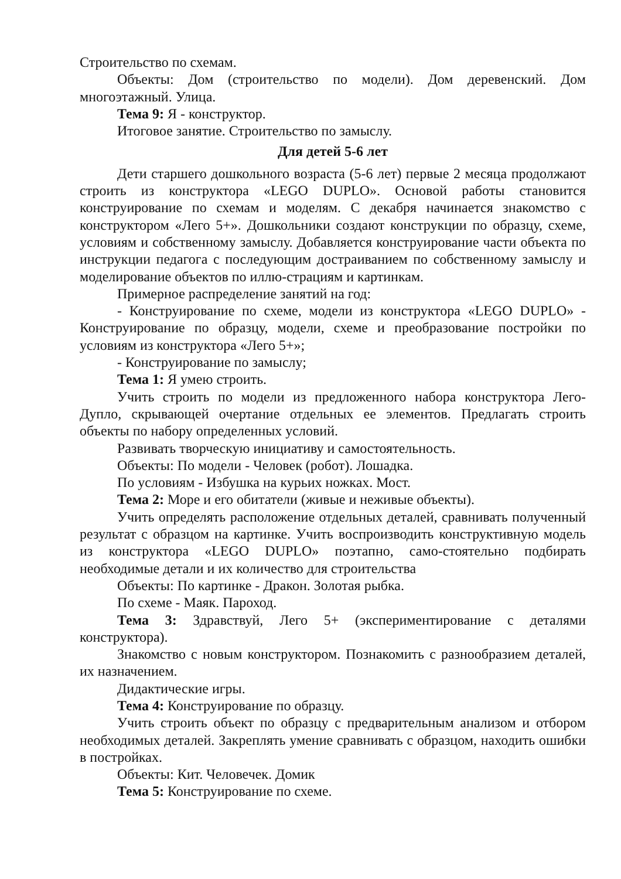Строительство по схемам.
Объекты: Дом (строительство по модели). Дом деревенский. Дом многоэтажный. Улица.
Тема 9: Я - конструктор.
Итоговое занятие. Строительство по замыслу.
Для детей 5-6 лет
Дети старшего дошкольного возраста (5-6 лет) первые 2 месяца продолжают строить из конструктора «LEGO DUPLO». Основой работы становится конструирование по схемам и моделям. С декабря начинается знакомство с конструктором «Лего 5+». Дошкольники создают конструкции по образцу, схеме, условиям и собственному замыслу. Добавляется конструирование части объекта по инструкции педагога с последующим достраиванием по собственному замыслу и моделирование объектов по иллю-страциям и картинкам.
Примерное распределение занятий на год:
- Конструирование по схеме, модели из конструктора «LEGO DUPLO» - Конструирование по образцу, модели, схеме и преобразование постройки по условиям из конструктора «Лего 5+»;
- Конструирование по замыслу;
Тема 1: Я умею строить.
Учить строить по модели из предложенного набора конструктора Лего-Дупло, скрывающей очертание отдельных ее элементов. Предлагать строить объекты по набору определенных условий.
Развивать творческую инициативу и самостоятельность.
Объекты: По модели - Человек (робот). Лошадка.
По условиям - Избушка на курьих ножках. Мост.
Тема 2: Море и его обитатели (живые и неживые объекты).
Учить определять расположение отдельных деталей, сравнивать полученный результат с образцом на картинке. Учить воспроизводить конструктивную модель из конструктора «LEGO DUPLO» поэтапно, само-стоятельно подбирать необходимые детали и их количество для строительства
Объекты: По картинке - Дракон. Золотая рыбка.
По схеме - Маяк. Пароход.
Тема 3: Здравствуй, Лего 5+ (экспериментирование с деталями конструктора).
Знакомство с новым конструктором. Познакомить с разнообразием деталей, их назначением.
Дидактические игры.
Тема 4: Конструирование по образцу.
Учить строить объект по образцу с предварительным анализом и отбором необходимых деталей. Закреплять умение сравнивать с образцом, находить ошибки в постройках.
Объекты: Кит. Человечек. Домик
Тема 5: Конструирование по схеме.